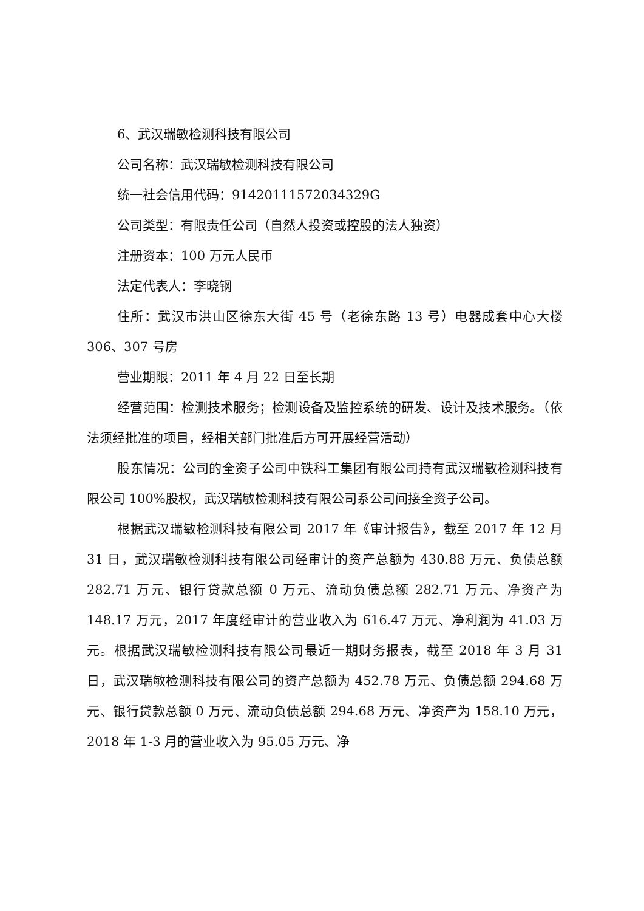6、武汉瑞敏检测科技有限公司
公司名称：武汉瑞敏检测科技有限公司
统一社会信用代码：91420111572034329G
公司类型：有限责任公司（自然人投资或控股的法人独资）
注册资本：100 万元人民币
法定代表人：李晓钢
住所：武汉市洪山区徐东大街 45 号（老徐东路 13 号）电器成套中心大楼 306、307 号房
营业期限：2011 年 4 月 22 日至长期
经营范围：检测技术服务；检测设备及监控系统的研发、设计及技术服务。（依法须经批准的项目，经相关部门批准后方可开展经营活动）
股东情况：公司的全资子公司中铁科工集团有限公司持有武汉瑞敏检测科技有限公司 100%股权，武汉瑞敏检测科技有限公司系公司间接全资子公司。
根据武汉瑞敏检测科技有限公司 2017 年《审计报告》，截至 2017 年 12 月 31 日，武汉瑞敏检测科技有限公司经审计的资产总额为 430.88 万元、负债总额 282.71 万元、银行贷款总额 0 万元、流动负债总额 282.71 万元、净资产为 148.17 万元，2017 年度经审计的营业收入为 616.47 万元、净利润为 41.03 万元。根据武汉瑞敏检测科技有限公司最近一期财务报表，截至 2018 年 3 月 31 日，武汉瑞敏检测科技有限公司的资产总额为 452.78 万元、负债总额 294.68 万元、银行贷款总额 0 万元、流动负债总额 294.68 万元、净资产为 158.10 万元，2018 年 1-3 月的营业收入为 95.05 万元、净